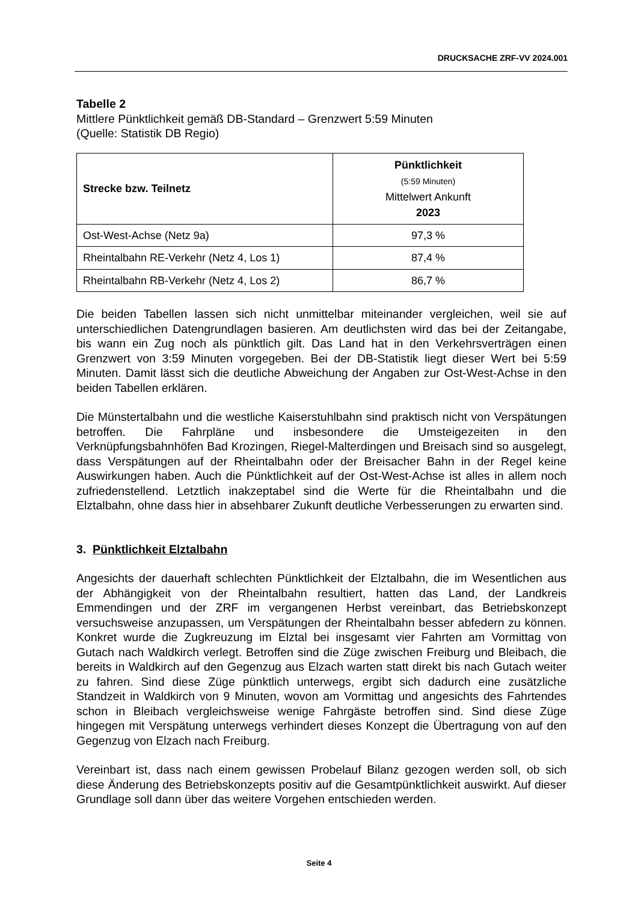DRUCKSACHE ZRF-VV 2024.001
Tabelle 2
Mittlere Pünktlichkeit gemäß DB-Standard – Grenzwert 5:59 Minuten
(Quelle: Statistik DB Regio)
| Strecke bzw. Teilnetz | Pünktlichkeit (5:59 Minuten) Mittelwert Ankunft 2023 |
| --- | --- |
| Ost-West-Achse (Netz 9a) | 97,3 % |
| Rheintalbahn RE-Verkehr (Netz 4, Los 1) | 87,4 % |
| Rheintalbahn RB-Verkehr (Netz 4, Los 2) | 86,7 % |
Die beiden Tabellen lassen sich nicht unmittelbar miteinander vergleichen, weil sie auf unterschiedlichen Datengrundlagen basieren. Am deutlichsten wird das bei der Zeitangabe, bis wann ein Zug noch als pünktlich gilt. Das Land hat in den Verkehrsverträgen einen Grenzwert von 3:59 Minuten vorgegeben. Bei der DB-Statistik liegt dieser Wert bei 5:59 Minuten. Damit lässt sich die deutliche Abweichung der Angaben zur Ost-West-Achse in den beiden Tabellen erklären.
Die Münstertalbahn und die westliche Kaiserstuhlbahn sind praktisch nicht von Verspätungen betroffen. Die Fahrpläne und insbesondere die Umsteigezeiten in den Verknüpfungsbahnhöfen Bad Krozingen, Riegel-Malterdingen und Breisach sind so ausgelegt, dass Verspätungen auf der Rheintalbahn oder der Breisacher Bahn in der Regel keine Auswirkungen haben. Auch die Pünktlichkeit auf der Ost-West-Achse ist alles in allem noch zufriedenstellend. Letztlich inakzeptabel sind die Werte für die Rheintalbahn und die Elztalbahn, ohne dass hier in absehbarer Zukunft deutliche Verbesserungen zu erwarten sind.
3. Pünktlichkeit Elztalbahn
Angesichts der dauerhaft schlechten Pünktlichkeit der Elztalbahn, die im Wesentlichen aus der Abhängigkeit von der Rheintalbahn resultiert, hatten das Land, der Landkreis Emmendingen und der ZRF im vergangenen Herbst vereinbart, das Betriebskonzept versuchsweise anzupassen, um Verspätungen der Rheintalbahn besser abfedern zu können. Konkret wurde die Zugkreuzung im Elztal bei insgesamt vier Fahrten am Vormittag von Gutach nach Waldkirch verlegt. Betroffen sind die Züge zwischen Freiburg und Bleibach, die bereits in Waldkirch auf den Gegenzug aus Elzach warten statt direkt bis nach Gutach weiter zu fahren. Sind diese Züge pünktlich unterwegs, ergibt sich dadurch eine zusätzliche Standzeit in Waldkirch von 9 Minuten, wovon am Vormittag und angesichts des Fahrtendes schon in Bleibach vergleichsweise wenige Fahrgäste betroffen sind. Sind diese Züge hingegen mit Verspätung unterwegs verhindert dieses Konzept die Übertragung von auf den Gegenzug von Elzach nach Freiburg.
Vereinbart ist, dass nach einem gewissen Probelauf Bilanz gezogen werden soll, ob sich diese Änderung des Betriebskonzepts positiv auf die Gesamtpünktlichkeit auswirkt. Auf dieser Grundlage soll dann über das weitere Vorgehen entschieden werden.
Seite 4